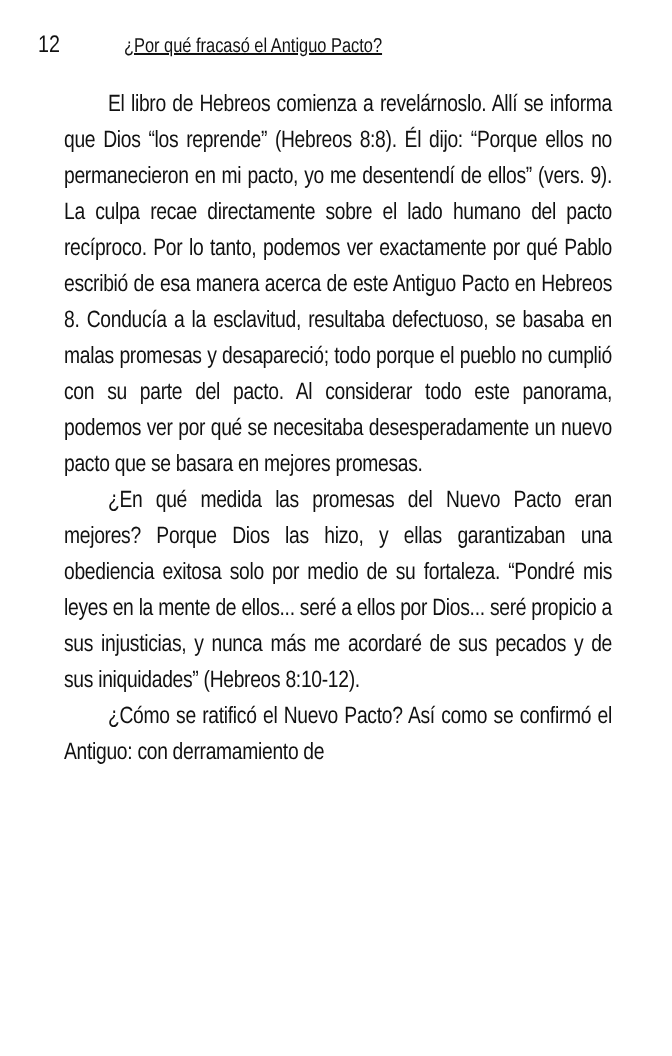12 ¿Por qué fracasó el Antiguo Pacto?
El libro de Hebreos comienza a revelárnoslo. Allí se informa que Dios “los reprende” (Hebreos 8:8). Él dijo: “Porque ellos no permanecieron en mi pacto, yo me desentendí de ellos” (vers. 9). La culpa recae directamente sobre el lado humano del pacto recíproco. Por lo tanto, podemos ver exactamente por qué Pablo escribió de esa manera acerca de este Antiguo Pacto en Hebreos 8. Conducía a la esclavitud, resultaba defectuoso, se basaba en malas promesas y desapareció; todo porque el pueblo no cumplió con su parte del pacto. Al considerar todo este panorama, podemos ver por qué se necesitaba desesperadamente un nuevo pacto que se basara en mejores promesas.
¿En qué medida las promesas del Nuevo Pacto eran mejores? Porque Dios las hizo, y ellas garantizaban una obediencia exitosa solo por medio de su fortaleza. “Pondré mis leyes en la mente de ellos... seré a ellos por Dios... seré propicio a sus injusticias, y nunca más me acordaré de sus pecados y de sus iniquidades” (Hebreos 8:10-12).
¿Cómo se ratificó el Nuevo Pacto? Así como se confirmó el Antiguo: con derramamiento de